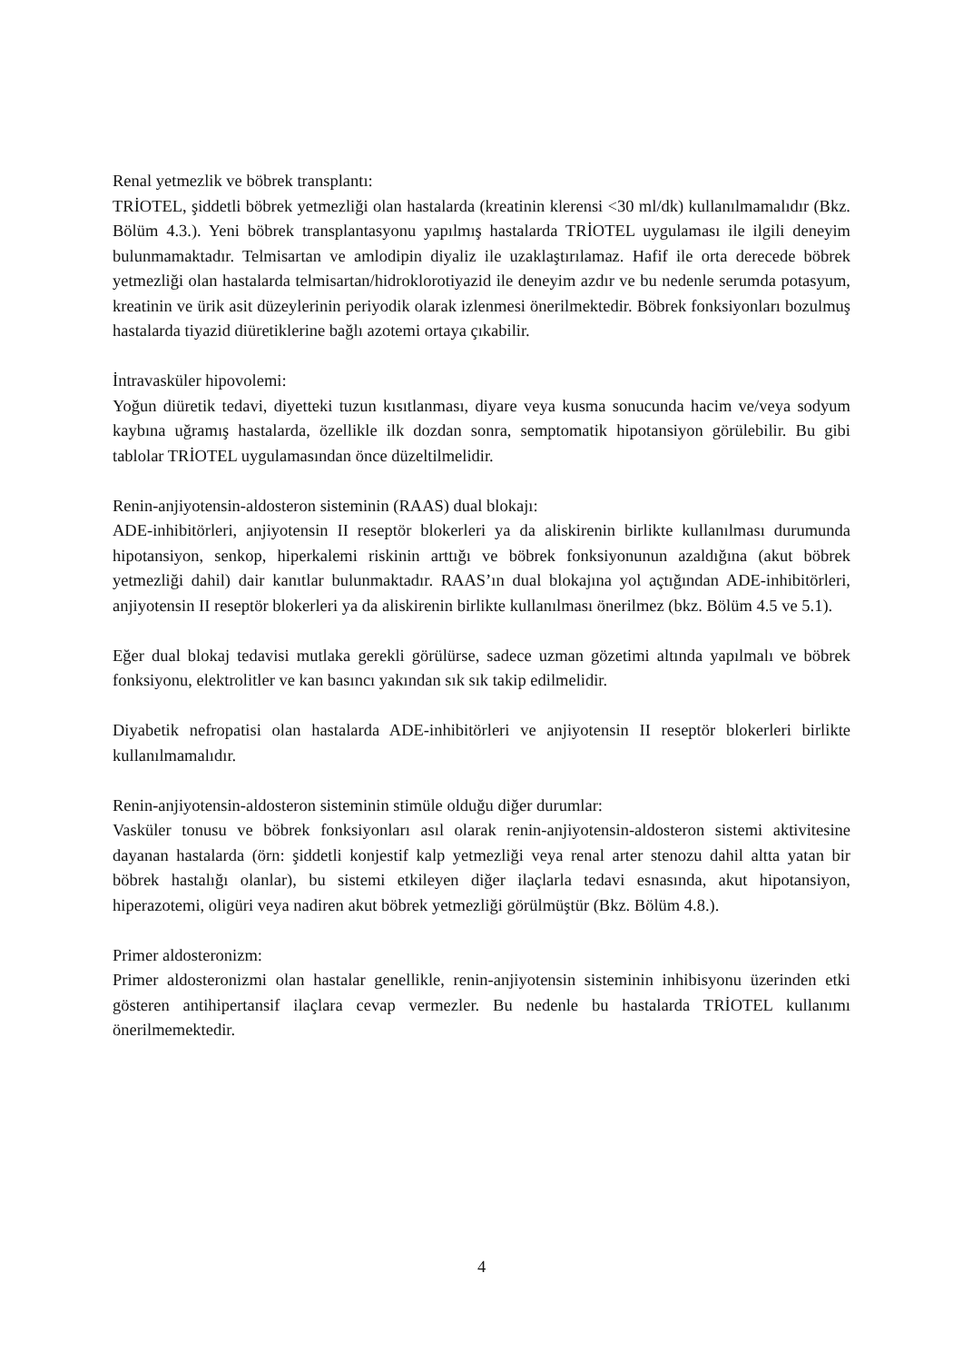Renal yetmezlik ve böbrek transplantı:
TRİOTEL, şiddetli böbrek yetmezliği olan hastalarda (kreatinin klerensi <30 ml/dk) kullanılmamalıdır (Bkz. Bölüm 4.3.). Yeni böbrek transplantasyonu yapılmış hastalarda TRİOTEL uygulaması ile ilgili deneyim bulunmamaktadır. Telmisartan ve amlodipin diyaliz ile uzaklaştırılamaz. Hafif ile orta derecede böbrek yetmezliği olan hastalarda telmisartan/hidroklorotiyazid ile deneyim azdır ve bu nedenle serumda potasyum, kreatinin ve ürik asit düzeylerinin periyodik olarak izlenmesi önerilmektedir. Böbrek fonksiyonları bozulmuş hastalarda tiyazid diüretiklerine bağlı azotemi ortaya çıkabilir.
İntravasküler hipovolemi:
Yoğun diüretik tedavi, diyetteki tuzun kısıtlanması, diyare veya kusma sonucunda hacim ve/veya sodyum kaybına uğramış hastalarda, özellikle ilk dozdan sonra, semptomatik hipotansiyon görülebilir. Bu gibi tablolar TRİOTEL uygulamasından önce düzeltilmelidir.
Renin-anjiyotensin-aldosteron sisteminin (RAAS) dual blokajı:
ADE-inhibitörleri, anjiyotensin II reseptör blokerleri ya da aliskirenin birlikte kullanılması durumunda hipotansiyon, senkop, hiperkalemi riskinin arttığı ve böbrek fonksiyonunun azaldığına (akut böbrek yetmezliği dahil) dair kanıtlar bulunmaktadır. RAAS’ın dual blokajına yol açtığından ADE-inhibitörleri, anjiyotensin II reseptör blokerleri ya da aliskirenin birlikte kullanılması önerilmez (bkz. Bölüm 4.5 ve 5.1).
Eğer dual blokaj tedavisi mutlaka gerekli görülürse, sadece uzman gözetimi altında yapılmalı ve böbrek fonksiyonu, elektrolitler ve kan basıncı yakından sık sık takip edilmelidir.
Diyabetik nefropatisi olan hastalarda ADE-inhibitörleri ve anjiyotensin II reseptör blokerleri birlikte kullanılmamalıdır.
Renin-anjiyotensin-aldosteron sisteminin stimüle olduğu diğer durumlar:
Vasküler tonusu ve böbrek fonksiyonları asıl olarak renin-anjiyotensin-aldosteron sistemi aktivitesine dayanan hastalarda (örn: şiddetli konjestif kalp yetmezliği veya renal arter stenozu dahil altta yatan bir böbrek hastalığı olanlar), bu sistemi etkileyen diğer ilaçlarla tedavi esnasında, akut hipotansiyon, hiperazotemi, oligüri veya nadiren akut böbrek yetmezliği görülmüştür (Bkz. Bölüm 4.8.).
Primer aldosteronizm:
Primer aldosteronizmi olan hastalar genellikle, renin-anjiyotensin sisteminin inhibisyonu üzerinden etki gösteren antihipertansif ilaçlara cevap vermezler. Bu nedenle bu hastalarda TRİOTEL kullanımı önerilmemektedir.
4